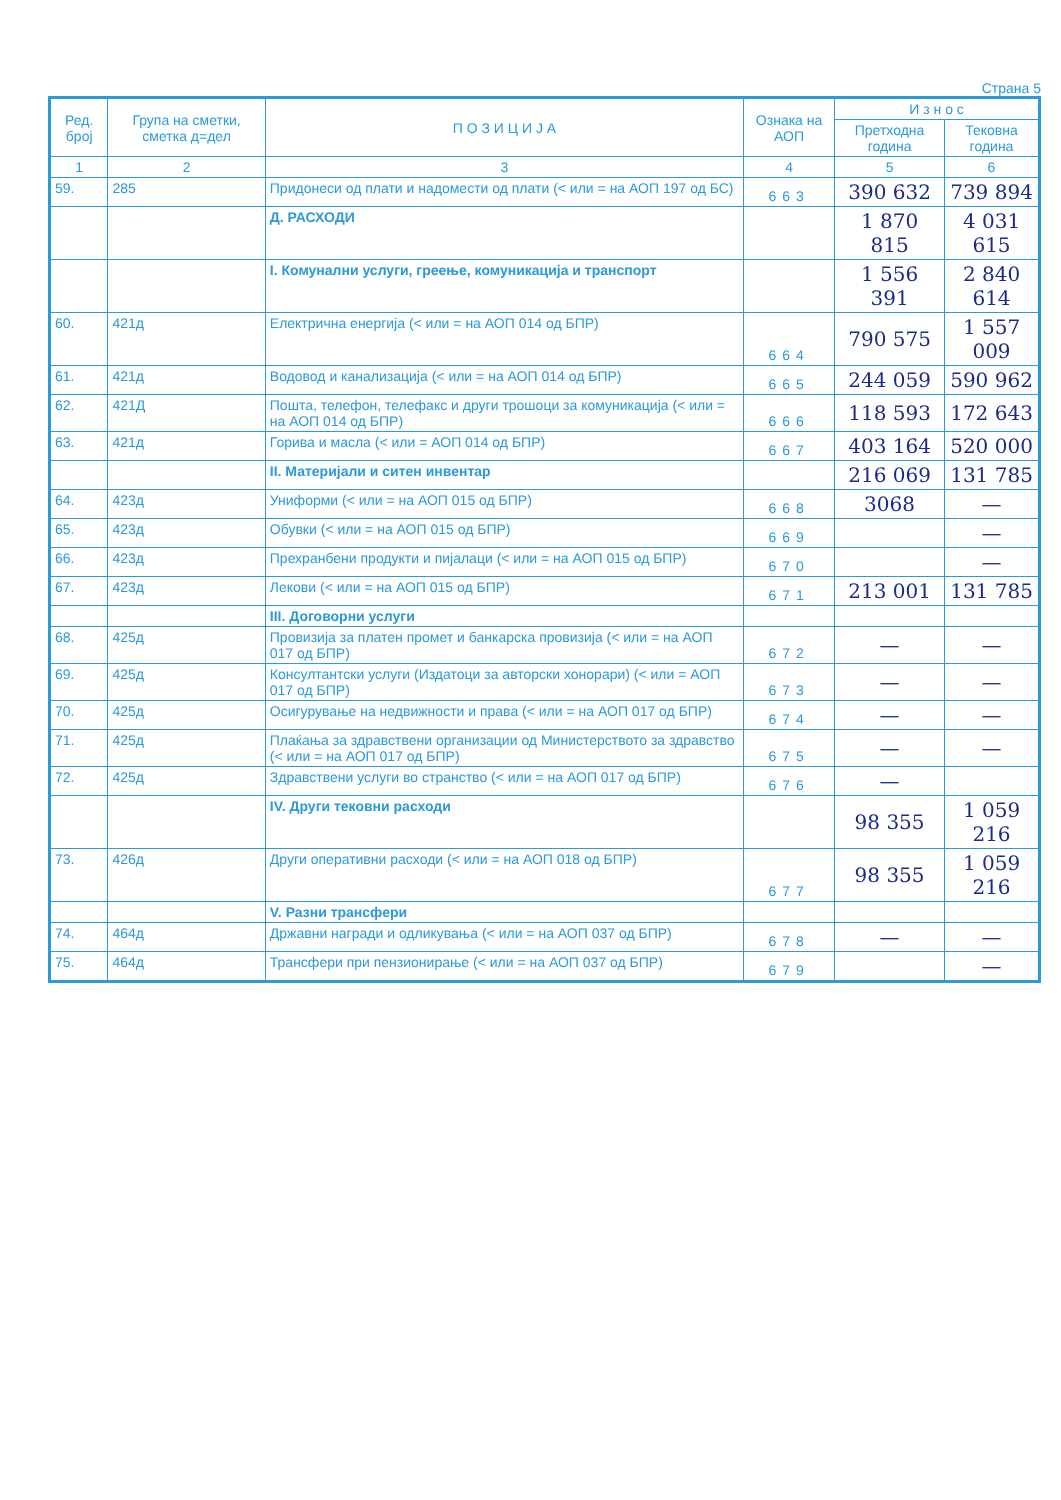Страна 5
| Ред. број | Група на сметки, сметка д=дел | П О З И Ц И Ј А | Ознака на АОП | И з н о с | |
| --- | --- | --- | --- | --- | --- |
| | | | | Претходна година | Тековна година |
| 1 | 2 | 3 | 4 | 5 | 6 |
| 59. | 285 | Придонеси од плати и надомести од плати (< или = на АОП 197 од БС) | 663 | 390 632 | 739 894 |
| | | Д. РАСХОДИ | | 1 870 815 | 4 031 615 |
| | | I. Комунални услуги, греење, комуникација и транспорт | | 1 556 391 | 2 840 614 |
| 60. | 421д | Електрична енергија (< или = на АОП 014 од БПР) | 664 | 790 575 | 1 557 009 |
| 61. | 421д | Водовод и канализација (< или = на АОП 014 од БПР) | 665 | 244 059 | 590 962 |
| 62. | 421Д | Пошта, телефон, телефакс и други трошоци за комуникација (< или = на АОП 014 од БПР) | 666 | 118 593 | 172 643 |
| 63. | 421д | Горива и масла (< или = АОП 014 од БПР) | 667 | 403 164 | 520 000 |
| | | II. Материјали и ситен инвентар | | 216 069 | 131 785 |
| 64. | 423д | Униформи (< или = на АОП 015 од БПР) | 668 | 3068 | — |
| 65. | 423д | Обувки (< или = на АОП 015 од БПР) | 669 | | — |
| 66. | 423д | Прехранбени продукти и пијалаци (< или = на АОП 015 од БПР) | 670 | | — |
| 67. | 423д | Лекови (< или = на АОП 015 од БПР) | 671 | 213 001 | 131 785 |
| | | III. Договорни услуги | | | |
| 68. | 425д | Провизија за платен промет и банкарска провизија (< или = на АОП 017 од БПР) | 672 | — | — |
| 69. | 425д | Консултантски услуги (Издатоци за авторски хонорари) (< или = АОП 017 од БПР) | 673 | — | — |
| 70. | 425д | Осигурување на недвижности и права (< или = на АОП 017 од БПР) | 674 | — | — |
| 71. | 425д | Плаќања за здравствени организации од Министерството за здравство (< или = на АОП 017 од БПР) | 675 | — | — |
| 72. | 425д | Здравствени услуги во странство (< или = на АОП 017 од БПР) | 676 | — | |
| | | IV. Други тековни расходи | | 98 355 | 1 059 216 |
| 73. | 426д | Други оперативни расходи (< или = на АОП 018 од БПР) | 677 | 98 355 | 1 059 216 |
| | | V. Разни трансфери | | | |
| 74. | 464д | Државни награди и одликувања (< или = на АОП 037 од БПР) | 678 | — | — |
| 75. | 464д | Трансфери при пензионирање (< или = на АОП 037 од БПР) | 679 | | — |